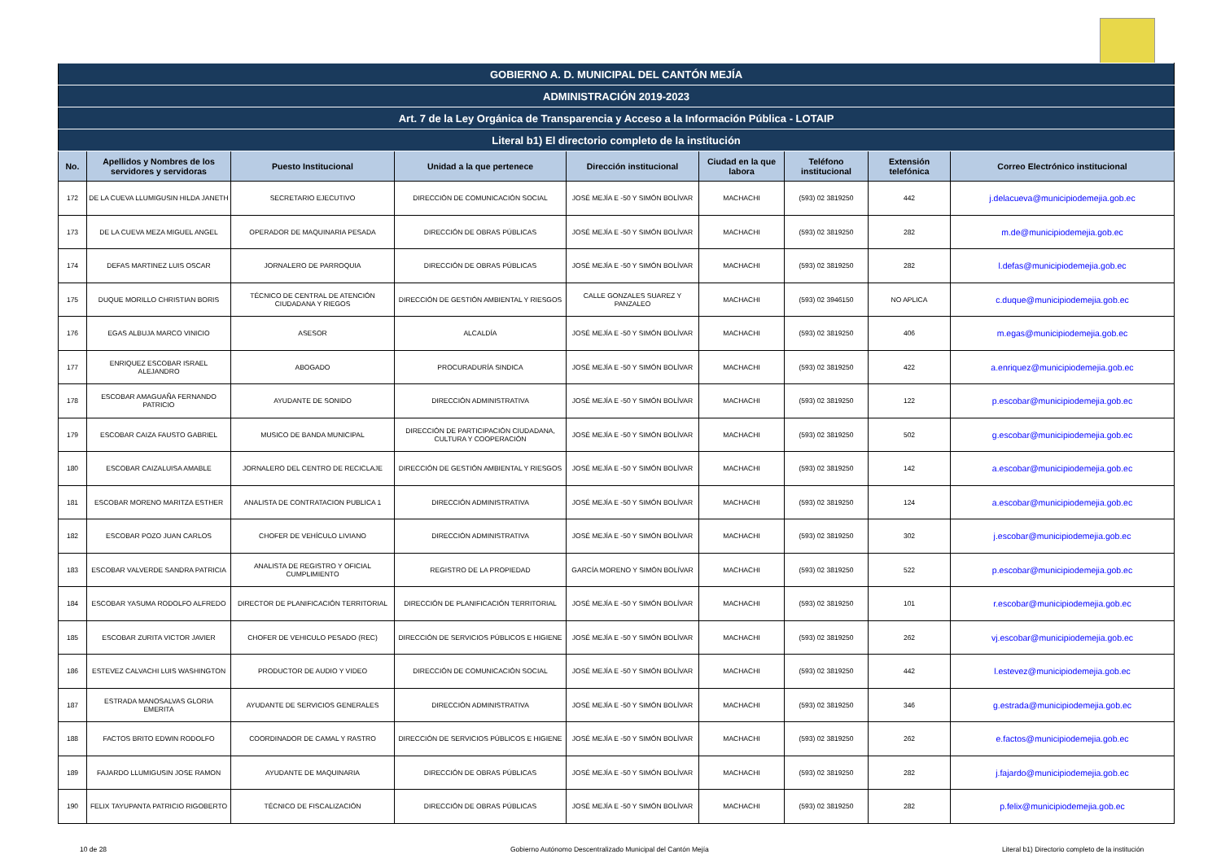| GOBIERNO A. D. MUNICIPAL DEL CANTÓN MEJÍA | | | | | | | | |
| --- | --- | --- | --- | --- | --- | --- | --- | --- |
| ADMINISTRACIÓN 2019-2023 | | | | | | | | |
| Art. 7 de la Ley Orgánica de Transparencia y Acceso a la Información Pública - LOTAIP | | | | | | | | |
| Literal b1) El directorio completo de la institución | | | | | | | | |
| No. | Apellidos y Nombres de los servidores y servidoras | Puesto Institucional | Unidad a la que pertenece | Dirección institucional | Ciudad en la que labora | Teléfono institucional | Extensión telefónica | Correo Electrónico institucional |
| 172 | DE LA CUEVA LLUMIGUSIN HILDA JANETH | SECRETARIO EJECUTIVO | DIRECCIÓN DE COMUNICACIÓN SOCIAL | JOSÉ MEJÍA E -50 Y SIMÓN BOLÍVAR | MACHACHI | (593) 02 3819250 | 442 | j.delacueva@municipiodemejia.gob.ec |
| 173 | DE LA CUEVA MEZA MIGUEL ANGEL | OPERADOR DE MAQUINARIA PESADA | DIRECCIÓN DE OBRAS PÚBLICAS | JOSÉ MEJÍA E -50 Y SIMÓN BOLÍVAR | MACHACHI | (593) 02 3819250 | 282 | m.de@municipiodemejia.gob.ec |
| 174 | DEFAS MARTINEZ LUIS OSCAR | JORNALERO DE PARROQUIA | DIRECCIÓN DE OBRAS PÚBLICAS | JOSÉ MEJÍA E -50 Y SIMÓN BOLÍVAR | MACHACHI | (593) 02 3819250 | 282 | l.defas@municipiodemejia.gob.ec |
| 175 | DUQUE MORILLO CHRISTIAN BORIS | TÉCNICO DE CENTRAL DE ATENCIÓN CIUDADANA Y RIEGOS | DIRECCIÓN DE GESTIÓN AMBIENTAL Y RIESGOS | CALLE GONZALES SUAREZ Y PANZALEO | MACHACHI | (593) 02 3946150 | NO APLICA | c.duque@municipiodemejia.gob.ec |
| 176 | EGAS ALBUJA MARCO VINICIO | ASESOR | ALCALDÍA | JOSÉ MEJÍA E -50 Y SIMÓN BOLÍVAR | MACHACHI | (593) 02 3819250 | 406 | m.egas@municipiodemejia.gob.ec |
| 177 | ENRIQUEZ ESCOBAR ISRAEL ALEJANDRO | ABOGADO | PROCURADURÍA SINDICA | JOSÉ MEJÍA E -50 Y SIMÓN BOLÍVAR | MACHACHI | (593) 02 3819250 | 422 | a.enriquez@municipiodemejia.gob.ec |
| 178 | ESCOBAR AMAGUAÑA FERNANDO PATRICIO | AYUDANTE DE SONIDO | DIRECCIÓN ADMINISTRATIVA | JOSÉ MEJÍA E -50 Y SIMÓN BOLÍVAR | MACHACHI | (593) 02 3819250 | 122 | p.escobar@municipiodemejia.gob.ec |
| 179 | ESCOBAR CAIZA FAUSTO GABRIEL | MUSICO DE BANDA MUNICIPAL | DIRECCIÓN DE PARTICIPACIÓN CIUDADANA, CULTURA Y COOPERACIÓN | JOSÉ MEJÍA E -50 Y SIMÓN BOLÍVAR | MACHACHI | (593) 02 3819250 | 502 | g.escobar@municipiodemejia.gob.ec |
| 180 | ESCOBAR CAIZALUISA AMABLE | JORNALERO DEL CENTRO DE RECICLAJE | DIRECCIÓN DE GESTIÓN AMBIENTAL Y RIESGOS | JOSÉ MEJÍA E -50 Y SIMÓN BOLÍVAR | MACHACHI | (593) 02 3819250 | 142 | a.escobar@municipiodemejia.gob.ec |
| 181 | ESCOBAR MORENO MARITZA ESTHER | ANALISTA DE CONTRATACION PUBLICA 1 | DIRECCIÓN ADMINISTRATIVA | JOSÉ MEJÍA E -50 Y SIMÓN BOLÍVAR | MACHACHI | (593) 02 3819250 | 124 | a.escobar@municipiodemejia.gob.ec |
| 182 | ESCOBAR POZO JUAN CARLOS | CHOFER DE VEHÍCULO LIVIANO | DIRECCIÓN ADMINISTRATIVA | JOSÉ MEJÍA E -50 Y SIMÓN BOLÍVAR | MACHACHI | (593) 02 3819250 | 302 | j.escobar@municipiodemejia.gob.ec |
| 183 | ESCOBAR VALVERDE SANDRA PATRICIA | ANALISTA DE REGISTRO Y OFICIAL CUMPLIMIENTO | REGISTRO DE LA PROPIEDAD | GARCÍA MORENO Y SIMÓN BOLÍVAR | MACHACHI | (593) 02 3819250 | 522 | p.escobar@municipiodemejia.gob.ec |
| 184 | ESCOBAR YASUMA RODOLFO ALFREDO | DIRECTOR DE PLANIFICACIÓN TERRITORIAL | DIRECCIÓN DE PLANIFICACIÓN TERRITORIAL | JOSÉ MEJÍA E -50 Y SIMÓN BOLÍVAR | MACHACHI | (593) 02 3819250 | 101 | r.escobar@municipiodemejia.gob.ec |
| 185 | ESCOBAR ZURITA VICTOR JAVIER | CHOFER DE VEHICULO PESADO (REC) | DIRECCIÓN DE SERVICIOS PÚBLICOS E HIGIENE | JOSÉ MEJÍA E -50 Y SIMÓN BOLÍVAR | MACHACHI | (593) 02 3819250 | 262 | vj.escobar@municipiodemejia.gob.ec |
| 186 | ESTEVEZ CALVACHI LUIS WASHINGTON | PRODUCTOR DE AUDIO Y VIDEO | DIRECCIÓN DE COMUNICACIÓN SOCIAL | JOSÉ MEJÍA E -50 Y SIMÓN BOLÍVAR | MACHACHI | (593) 02 3819250 | 442 | l.estevez@municipiodemejia.gob.ec |
| 187 | ESTRADA MANOSALVAS GLORIA EMERITA | AYUDANTE DE SERVICIOS GENERALES | DIRECCIÓN ADMINISTRATIVA | JOSÉ MEJÍA E -50 Y SIMÓN BOLÍVAR | MACHACHI | (593) 02 3819250 | 346 | g.estrada@municipiodemejia.gob.ec |
| 188 | FACTOS BRITO EDWIN RODOLFO | COORDINADOR DE CAMAL Y RASTRO | DIRECCIÓN DE SERVICIOS PÚBLICOS E HIGIENE | JOSÉ MEJÍA E -50 Y SIMÓN BOLÍVAR | MACHACHI | (593) 02 3819250 | 262 | e.factos@municipiodemejia.gob.ec |
| 189 | FAJARDO LLUMIGUSIN JOSE RAMON | AYUDANTE DE MAQUINARIA | DIRECCIÓN DE OBRAS PÚBLICAS | JOSÉ MEJÍA E -50 Y SIMÓN BOLÍVAR | MACHACHI | (593) 02 3819250 | 282 | j.fajardo@municipiodemejia.gob.ec |
| 190 | FELIX TAYUPANTA PATRICIO RIGOBERTO | TÉCNICO DE FISCALIZACIÓN | DIRECCIÓN DE OBRAS PÚBLICAS | JOSÉ MEJÍA E -50 Y SIMÓN BOLÍVAR | MACHACHI | (593) 02 3819250 | 282 | p.felix@municipiodemejia.gob.ec |
10 de 28
Gobierno Autónomo Descentralizado Municipal del Cantón Mejía
Literal b1) Directorio completo de la institución